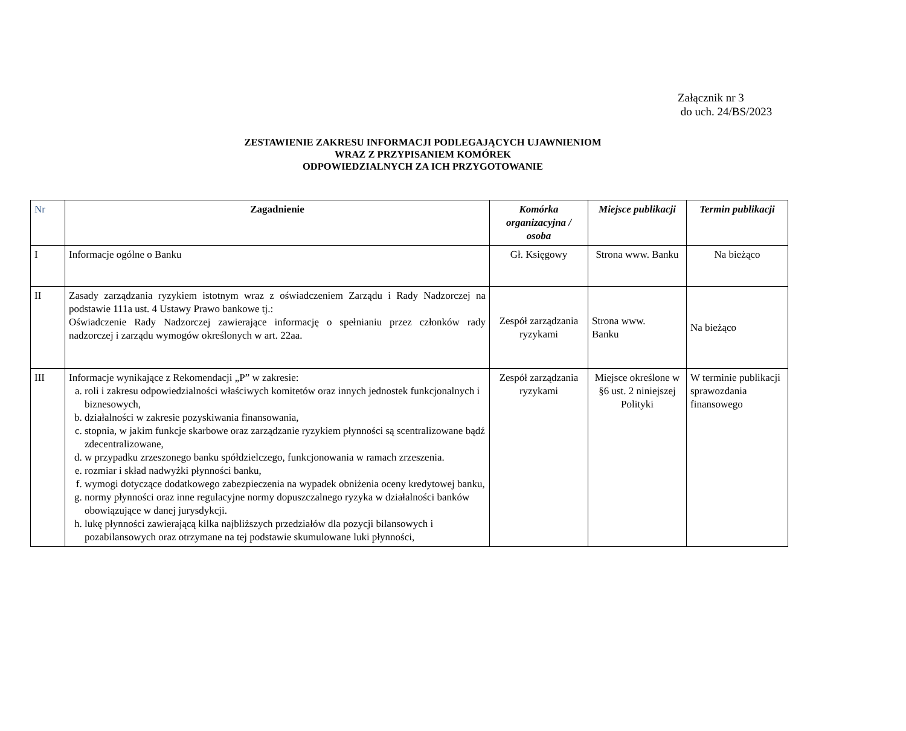Załącznik nr 3
do uch. 24/BS/2023
ZESTAWIENIE ZAKRESU INFORMACJI PODLEGAJĄCYCH UJAWNIENIOM
WRAZ Z PRZYPISANIEM KOMÓREK
ODPOWIEDZIALNYCH ZA ICH PRZYGOTOWANIE
| Nr | Zagadnienie | Komórka organizacyjna / osoba | Miejsce publikacji | Termin publikacji |
| --- | --- | --- | --- | --- |
| I | Informacje ogólne o Banku | Gł. Księgowy | Strona www. Banku | Na bieżąco |
| II | Zasady zarządzania ryzykiem istotnym wraz z oświadczeniem Zarządu i Rady Nadzorczej na podstawie 111a ust. 4 Ustawy Prawo bankowe tj.: Oświadczenie Rady Nadzorczej zawierające informację o spełnianiu przez członków rady nadzorczej i zarządu wymogów określonych w art. 22aa. | Zespół zarządzania ryzykami | Strona www. Banku | Na bieżąco |
| III | Informacje wynikające z Rekomendacji „P” w zakresie: a. roli i zakresu odpowiedzialności właściwych komitetów oraz innych jednostek funkcjonalnych i biznesowych, b. działalności w zakresie pozyskiwania finansowania, c. stopnia, w jakim funkcje skarbowe oraz zarządzanie ryzykiem płynności są scentralizowane bądź zdecentralizowane, d. w przypadku zrzeszonego banku spółdzielczego, funkcjonowania w ramach zrzeszenia. e. rozmiar i skład nadwyżki płynności banku, f. wymogi dotyczące dodatkowego zabezpieczenia na wypadek obniżenia oceny kredytowej banku, g. normy płynności oraz inne regulacyjne normy dopuszczalnego ryzyka w działalności banków obowiązujące w danej jurysdykcji. h. lukę płynności zawierającą kilka najbliższych przedziałów dla pozycji bilansowych i pozabilansowych oraz otrzymane na tej podstawie skumulowane luki płynności, | Zespół zarządzania ryzykami | Miejsce określone w §6 ust. 2 niniejszej Polityki | W terminie publikacji sprawozdania finansowego |